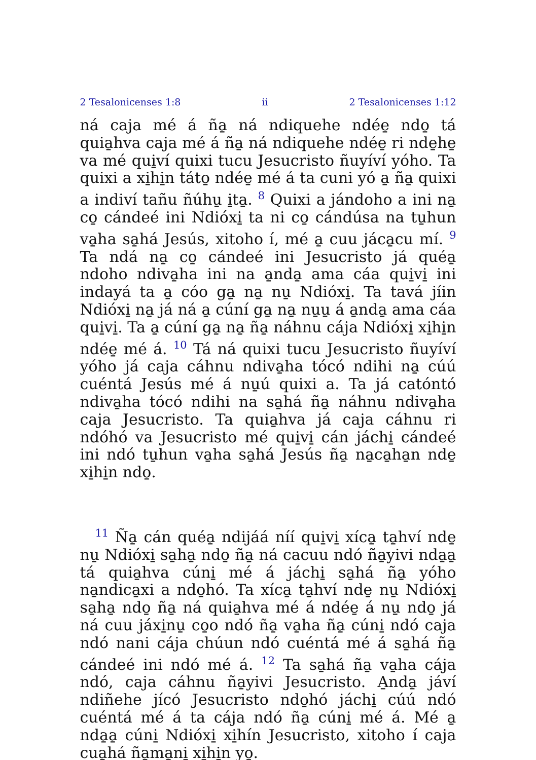2 Tesalonicenses 1:8 ii 2 Tesalonicenses 1:12
ná caja mé á ña̱ ná ndiquehe ndée̱ ndo̱ tá quia̱hva caja mé á ña̱ ná ndiquehe ndée̱ ri nde̱he̱ va mé qui̱ví quixi tucu Jesucristo ñuyíví yóho. Ta quixi a xi̱hi̱n táto̱ ndée̱ mé á ta cuni yó a̱ ña̱ quixi a indiví tañu ñúhu̱ i̱ta̱. <sup>8</sup> Quixi a jándoho a ini na̱ co̱ cándeé ini Ndióxi̱ ta ni co̱ cándúsa na tu̱hun va̱ha sa̱há Jesús, xitoho í, mé a̱ cuu jáca̱cu mí. <sup>9</sup> Ta ndá na̱ co̱ cándeé ini Jesucristo já quéa̱ ndoho ndiva̱ha ini na a̱nda̱ ama cáa qui̱vi̱ ini indayá ta a̱ cóo ga̱ na̱ nu̱ Ndióxi̱. Ta tavá jíin Ndióxi̱ na̱ já ná a̱ cúní ga̱ na̱ nu̱u̱ á a̱nda̱ ama cáa qui̱vi̱. Ta a̱ cúní ga̱ na̱ ña̱ náhnu cája Ndióxi̱ xi̱hi̱n ndée̱ mé á. <sup>10</sup> Tá ná quixi tucu Jesucristo ñuyíví yóho já caja cáhnu ndiva̱ha tócó ndihi na̱ cúú cuéntá Jesús mé á nu̱ú quixi a. Ta já catóntó ndiva̱ha tócó ndihi na sa̱há ña̱ náhnu ndiva̱ha caja Jesucristo. Ta quia̱hva já caja cáhnu ri ndóhó va Jesucristo mé qui̱vi̱ cán jáchi̱ cándeé ini ndó tu̱hun va̱ha sa̱há Jesús ña̱ na̱ca̱ha̱n nde̱ xi̱hi̱n ndo̱.
<sup>11</sup> Ña̱ cán quéa̱ ndijáá níí qui̱vi̱ xíca̱ ta̱hví nde̱ nu̱ Ndióxi̱ sa̱ha̱ ndo̱ ña̱ ná cacuu ndó ña̱yivi nda̱a̱ tá quia̱hva cúni̱ mé á jáchi̱ sa̱há ña̱ yóho na̱ndica̱xi a ndo̱hó. Ta xíca̱ ta̱hví nde̱ nu̱ Ndióxi̱ sa̱ha̱ ndo̱ ña̱ ná quia̱hva mé á ndée̱ á nu̱ ndo̱ já ná cuu jáxi̱nu̱ co̱o ndó ña̱ va̱ha ña̱ cúni̱ ndó caja ndó nani cája chúun ndó cuéntá mé á sa̱há ña̱ cándeé ini ndó mé á. <sup>12</sup> Ta sa̱há ña̱ va̱ha cája ndó, caja cáhnu ña̱yivi Jesucristo. A̱nda̱ jáví ndiñehe jícó Jesucristo ndo̱hó jáchi̱ cúú ndó cuéntá mé á ta cája ndó ña̱ cúni̱ mé á. Mé a̱ nda̱a̱ cúni̱ Ndióxi̱ xi̱hín Jesucristo, xitoho í caja cua̱há ña̱ma̱ni̱ xi̱hi̱n yo̱.